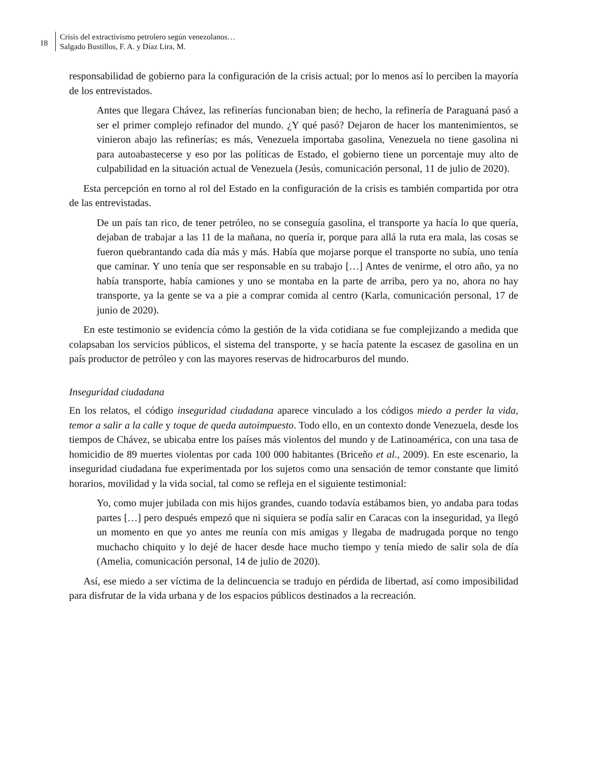18
Crisis del extractivismo petrolero según venezolanos…
Salgado Bustillos, F. A. y Díaz Lira, M.
responsabilidad de gobierno para la configuración de la crisis actual; por lo menos así lo perciben la mayoría de los entrevistados.
Antes que llegara Chávez, las refinerías funcionaban bien; de hecho, la refinería de Paraguaná pasó a ser el primer complejo refinador del mundo. ¿Y qué pasó? Dejaron de hacer los mantenimientos, se vinieron abajo las refinerías; es más, Venezuela importaba gasolina, Venezuela no tiene gasolina ni para autoabastecerse y eso por las políticas de Estado, el gobierno tiene un porcentaje muy alto de culpabilidad en la situación actual de Venezuela (Jesús, comunicación personal, 11 de julio de 2020).
Esta percepción en torno al rol del Estado en la configuración de la crisis es también compartida por otra de las entrevistadas.
De un país tan rico, de tener petróleo, no se conseguía gasolina, el transporte ya hacía lo que quería, dejaban de trabajar a las 11 de la mañana, no quería ir, porque para allá la ruta era mala, las cosas se fueron quebrantando cada día más y más. Había que mojarse porque el transporte no subía, uno tenía que caminar. Y uno tenía que ser responsable en su trabajo […] Antes de venirme, el otro año, ya no había transporte, había camiones y uno se montaba en la parte de arriba, pero ya no, ahora no hay transporte, ya la gente se va a pie a comprar comida al centro (Karla, comunicación personal, 17 de junio de 2020).
En este testimonio se evidencia cómo la gestión de la vida cotidiana se fue complejizando a medida que colapsaban los servicios públicos, el sistema del transporte, y se hacía patente la escasez de gasolina en un país productor de petróleo y con las mayores reservas de hidrocarburos del mundo.
Inseguridad ciudadana
En los relatos, el código inseguridad ciudadana aparece vinculado a los códigos miedo a perder la vida, temor a salir a la calle y toque de queda autoimpuesto. Todo ello, en un contexto donde Venezuela, desde los tiempos de Chávez, se ubicaba entre los países más violentos del mundo y de Latinoamérica, con una tasa de homicidio de 89 muertes violentas por cada 100 000 habitantes (Briceño et al., 2009). En este escenario, la inseguridad ciudadana fue experimentada por los sujetos como una sensación de temor constante que limitó horarios, movilidad y la vida social, tal como se refleja en el siguiente testimonial:
Yo, como mujer jubilada con mis hijos grandes, cuando todavía estábamos bien, yo andaba para todas partes […] pero después empezó que ni siquiera se podía salir en Caracas con la inseguridad, ya llegó un momento en que yo antes me reunía con mis amigas y llegaba de madrugada porque no tengo muchacho chiquito y lo dejé de hacer desde hace mucho tiempo y tenía miedo de salir sola de día (Amelia, comunicación personal, 14 de julio de 2020).
Así, ese miedo a ser víctima de la delincuencia se tradujo en pérdida de libertad, así como imposibilidad para disfrutar de la vida urbana y de los espacios públicos destinados a la recreación.